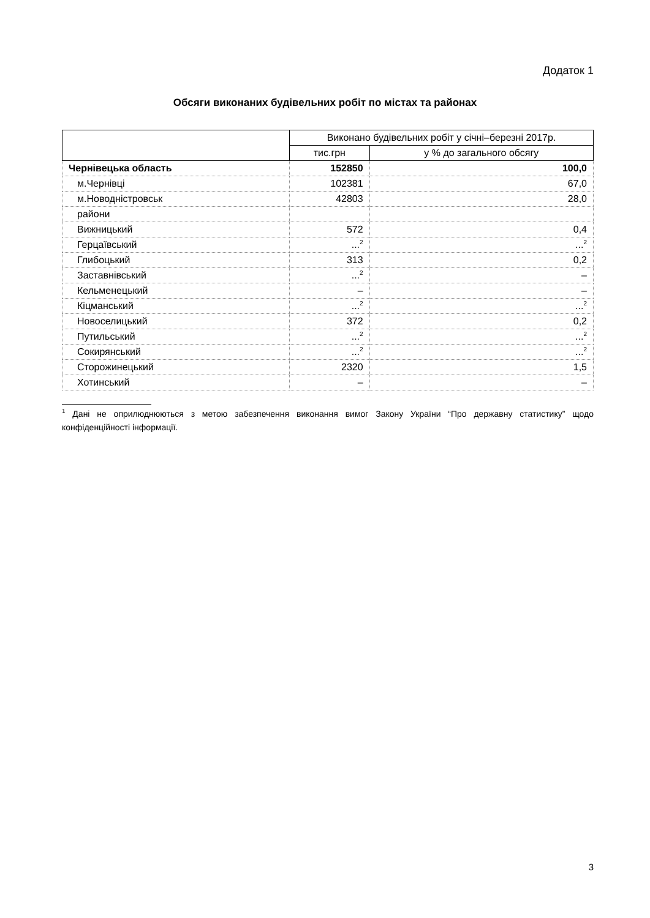Додаток 1
Обсяги виконаних будівельних робіт по містах та районах
| | Виконано будівельних робіт у січні–березні 2017р. | |
| --- | --- | --- |
| | тис.грн | у % до загального обсягу |
| Чернівецька область | 152850 | 100,0 |
| м.Чернівці | 102381 | 67,0 |
| м.Новодністровськ | 42803 | 28,0 |
| райони | | |
| Вижницький | 572 | 0,4 |
| Герцаївський | ...<sup>2</sup> | ...<sup>2</sup> |
| Глибоцький | 313 | 0,2 |
| Заставнівський | ...<sup>2</sup> | – |
| Кельменецький | – | – |
| Кіцманський | ...<sup>2</sup> | ...<sup>2</sup> |
| Новоселицький | 372 | 0,2 |
| Путильський | ...<sup>2</sup> | ...<sup>2</sup> |
| Сокирянський | ...<sup>2</sup> | ...<sup>2</sup> |
| Сторожинецький | 2320 | 1,5 |
| Хотинський | – | – |
<sup>1</sup> Дані не оприлюднюються з метою забезпечення виконання вимог Закону України “Про державну статистику” щодо конфіденційності інформації.
3